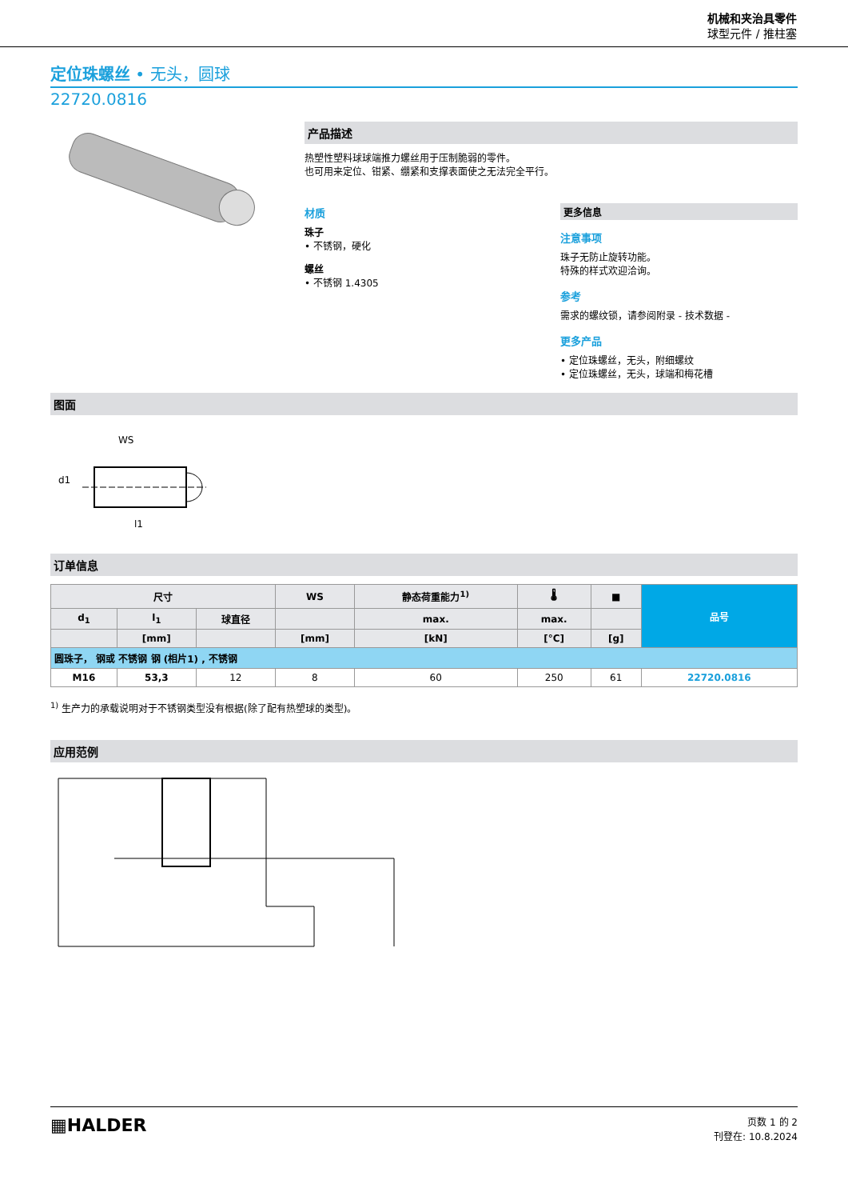机械和夹治具零件
球型元件 / 推柱塞
定位珠螺丝 • 无头，圆球
22720.0816
产品描述
热塑性塑料球球端推力螺丝用于压制脆弱的零件。
也可用来定位、钳紧、绷紧和支撑表面使之无法完全平行。
材质
珠子
• 不锈钢，硬化
螺丝
• 不锈钢 1.4305
更多信息
注意事项
珠子无防止旋转功能。
特殊的样式欢迎洽询。
参考
需求的螺纹锁，请参阅附录 - 技术数据 -
更多产品
• 定位珠螺丝，无头，附细螺纹
• 定位珠螺丝，无头，球端和梅花槽
图面
WS
d1
l1
订单信息
| 尺寸 | | | WS | 静态荷重能力<sup>1)</sup> | 🌡 | ■ | 品号 |
| --- | --- | --- | --- | --- | --- | --- | --- |
| d<sub>1</sub> | l<sub>1</sub> | 球直径 | | max. | max. | | |
| | [mm] | | [mm] | [kN] | [°C] | [g] | |
| 圆珠子， 钢或 不锈钢 钢 (相片1) , 不锈钢 | | | | | | | |
| M16 | 53,3 | 12 | 8 | 60 | 250 | 61 | 22720.0816 |
<sup>1)</sup> 生产力的承载说明对于不锈钢类型没有根据(除了配有热塑球的类型)。
应用范例
▦HALDER
页数 1 的 2
刊登在: 10.8.2024